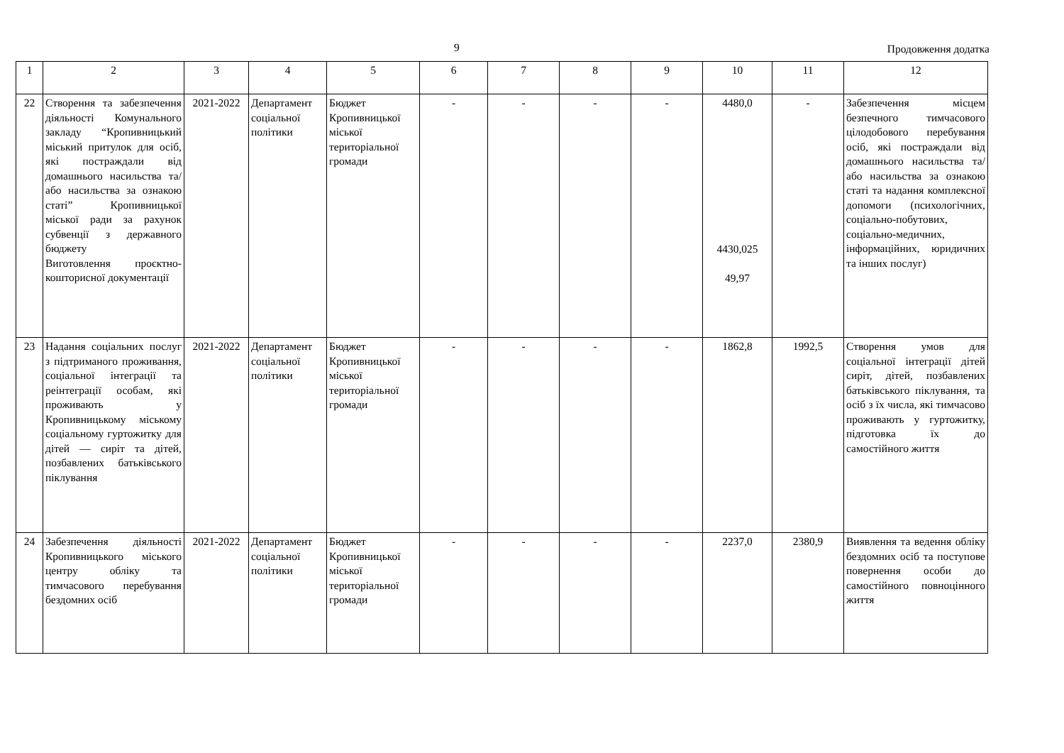9 Продовження додатка
| 1 | 2 | 3 | 4 | 5 | 6 | 7 | 8 | 9 | 10 | 11 | 12 |
| 22 | Створення та забезпечення діяльності Комунального закладу “Кропивницький міський притулок для осіб, які постраждали від домашнього насильства та/або насильства за ознакою статі” Кропивницької міської ради за рахунок субвенції з державного бюджету Виготовлення проєктно-кошторисної документації | 2021-2022 | Департамент соціальної політики | Бюджет Кропивницької міської територіальної громади | - | - | - | - | 4480,0 4430,025 49,97 | - | Забезпечення місцем безпечного тимчасового цілодобового перебування осіб, які постраждали від домашнього насильства та/або насильства за ознакою статі та надання комплексної допомоги (психологічних, соціально-побутових, соціально-медичних, інформаційних, юридичних та інших послуг) |
| 23 | Надання соціальних послуг з підтриманого проживання, соціальної інтеграції та реінтеграції особам, які проживають у Кропивницькому міському соціальному гуртожитку для дітей — сиріт та дітей, позбавлених батьківського піклування | 2021-2022 | Департамент соціальної політики | Бюджет Кропивницької міської територіальної громади | - | - | - | - | 1862,8 | 1992,5 | Створення умов для соціальної інтеграції дітей сиріт, дітей, позбавлених батьківського піклування, та осіб з їх числа, які тимчасово проживають у гуртожитку, підготовка їх до самостійного життя |
| 24 | Забезпечення діяльності Кропивницького міського центру обліку та тимчасового перебування бездомних осіб | 2021-2022 | Департамент соціальної політики | Бюджет Кропивницької міської територіальної громади | - | - | - | - | 2237,0 | 2380,9 | Виявлення та ведення обліку бездомних осіб та поступове повернення особи до самостійного повноцінного життя |